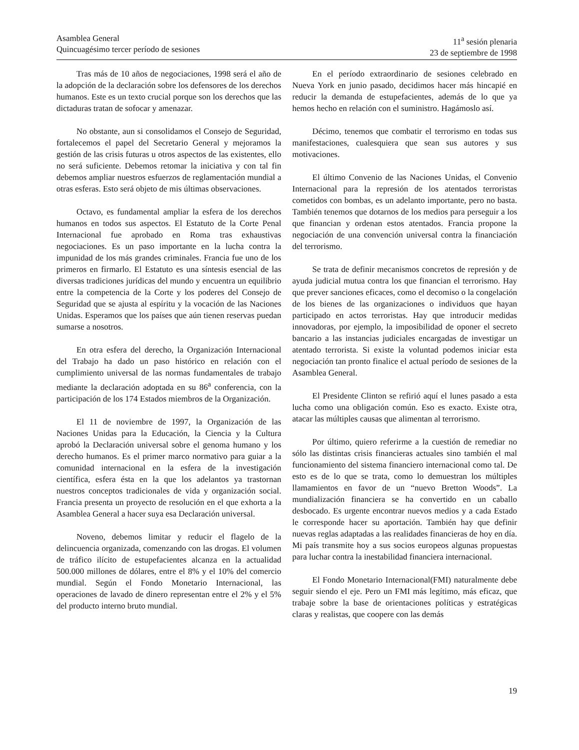Asamblea General
Quincuagésimo tercer período de sesiones
11<sup>a</sup> sesión plenaria
23 de septiembre de 1998
Tras más de 10 años de negociaciones, 1998 será el año de la adopción de la declaración sobre los defensores de los derechos humanos. Este es un texto crucial porque son los derechos que las dictaduras tratan de sofocar y amenazar.
No obstante, aun si consolidamos el Consejo de Seguridad, fortalecemos el papel del Secretario General y mejoramos la gestión de las crisis futuras u otros aspectos de las existentes, ello no será suficiente. Debemos retomar la iniciativa y con tal fin debemos ampliar nuestros esfuerzos de reglamentación mundial a otras esferas. Esto será objeto de mis últimas observaciones.
Octavo, es fundamental ampliar la esfera de los derechos humanos en todos sus aspectos. El Estatuto de la Corte Penal Internacional fue aprobado en Roma tras exhaustivas negociaciones. Es un paso importante en la lucha contra la impunidad de los más grandes criminales. Francia fue uno de los primeros en firmarlo. El Estatuto es una síntesis esencial de las diversas tradiciones jurídicas del mundo y encuentra un equilibrio entre la competencia de la Corte y los poderes del Consejo de Seguridad que se ajusta al espíritu y la vocación de las Naciones Unidas. Esperamos que los países que aún tienen reservas puedan sumarse a nosotros.
En otra esfera del derecho, la Organización Internacional del Trabajo ha dado un paso histórico en relación con el cumplimiento universal de las normas fundamentales de trabajo mediante la declaración adoptada en su 86<sup>a</sup> conferencia, con la participación de los 174 Estados miembros de la Organización.
El 11 de noviembre de 1997, la Organización de las Naciones Unidas para la Educación, la Ciencia y la Cultura aprobó la Declaración universal sobre el genoma humano y los derecho humanos. Es el primer marco normativo para guiar a la comunidad internacional en la esfera de la investigación científica, esfera ésta en la que los adelantos ya trastornan nuestros conceptos tradicionales de vida y organización social. Francia presenta un proyecto de resolución en el que exhorta a la Asamblea General a hacer suya esa Declaración universal.
Noveno, debemos limitar y reducir el flagelo de la delincuencia organizada, comenzando con las drogas. El volumen de tráfico ilícito de estupefacientes alcanza en la actualidad 500.000 millones de dólares, entre el 8% y el 10% del comercio mundial. Según el Fondo Monetario Internacional, las operaciones de lavado de dinero representan entre el 2% y el 5% del producto interno bruto mundial.
En el período extraordinario de sesiones celebrado en Nueva York en junio pasado, decidimos hacer más hincapié en reducir la demanda de estupefacientes, además de lo que ya hemos hecho en relación con el suministro. Hagámoslo así.
Décimo, tenemos que combatir el terrorismo en todas sus manifestaciones, cualesquiera que sean sus autores y sus motivaciones.
El último Convenio de las Naciones Unidas, el Convenio Internacional para la represión de los atentados terroristas cometidos con bombas, es un adelanto importante, pero no basta. También tenemos que dotarnos de los medios para perseguir a los que financian y ordenan estos atentados. Francia propone la negociación de una convención universal contra la financiación del terrorismo.
Se trata de definir mecanismos concretos de represión y de ayuda judicial mutua contra los que financian el terrorismo. Hay que prever sanciones eficaces, como el decomiso o la congelación de los bienes de las organizaciones o individuos que hayan participado en actos terroristas. Hay que introducir medidas innovadoras, por ejemplo, la imposibilidad de oponer el secreto bancario a las instancias judiciales encargadas de investigar un atentado terrorista. Si existe la voluntad podemos iniciar esta negociación tan pronto finalice el actual período de sesiones de la Asamblea General.
El Presidente Clinton se refirió aquí el lunes pasado a esta lucha como una obligación común. Eso es exacto. Existe otra, atacar las múltiples causas que alimentan al terrorismo.
Por último, quiero referirme a la cuestión de remediar no sólo las distintas crisis financieras actuales sino también el mal funcionamiento del sistema financiero internacional como tal. De esto es de lo que se trata, como lo demuestran los múltiples llamamientos en favor de un “nuevo Bretton Woods”. La mundialización financiera se ha convertido en un caballo desbocado. Es urgente encontrar nuevos medios y a cada Estado le corresponde hacer su aportación. También hay que definir nuevas reglas adaptadas a las realidades financieras de hoy en día. Mi país transmite hoy a sus socios europeos algunas propuestas para luchar contra la inestabilidad financiera internacional.
El Fondo Monetario Internacional(FMI) naturalmente debe seguir siendo el eje. Pero un FMI más legítimo, más eficaz, que trabaje sobre la base de orientaciones políticas y estratégicas claras y realistas, que coopere con las demás
19